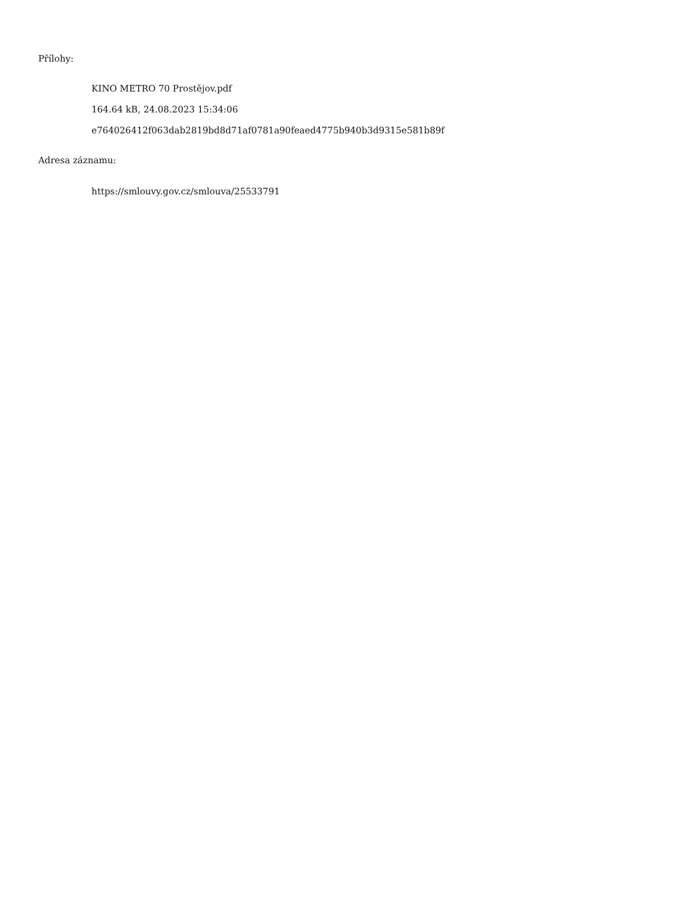Přílohy:
KINO METRO 70 Prostějov.pdf
164.64 kB, 24.08.2023 15:34:06
e764026412f063dab2819bd8d71af0781a90feaed4775b940b3d9315e581b89f
Adresa záznamu:
https://smlouvy.gov.cz/smlouva/25533791